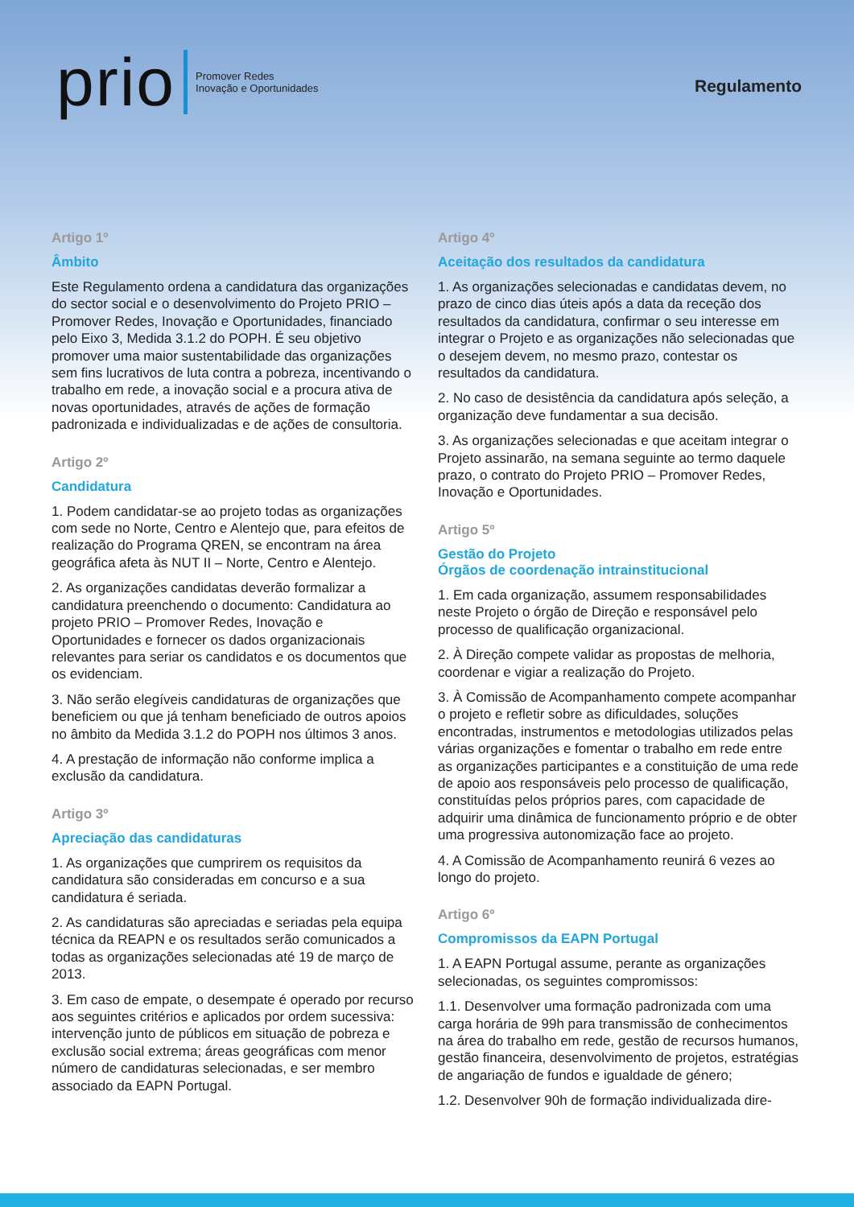prio Promover Redes
Inovação e Oportunidades
Regulamento
Artigo 1º
Âmbito
Este Regulamento ordena a candidatura das organizações do sector social e o desenvolvimento do Projeto PRIO – Promover Redes, Inovação e Oportunidades, financiado pelo Eixo 3, Medida 3.1.2 do POPH. É seu objetivo promover uma maior sustentabilidade das organizações sem fins lucrativos de luta contra a pobreza, incentivando o trabalho em rede, a inovação social e a procura ativa de novas oportunidades, através de ações de formação padronizada e individualizadas e de ações de consultoria.
Artigo 2º
Candidatura
1. Podem candidatar-se ao projeto todas as organizações com sede no Norte, Centro e Alentejo que, para efeitos de realização do Programa QREN, se encontram na área geográfica afeta às NUT II – Norte, Centro e Alentejo.
2. As organizações candidatas deverão formalizar a candidatura preenchendo o documento: Candidatura ao projeto PRIO – Promover Redes, Inovação e Oportunidades e fornecer os dados organizacionais relevantes para seriar os candidatos e os documentos que os evidenciam.
3. Não serão elegíveis candidaturas de organizações que beneficiem ou que já tenham beneficiado de outros apoios no âmbito da Medida 3.1.2 do POPH nos últimos 3 anos.
4. A prestação de informação não conforme implica a exclusão da candidatura.
Artigo 3º
Apreciação das candidaturas
1. As organizações que cumprirem os requisitos da candidatura são consideradas em concurso e a sua candidatura é seriada.
2. As candidaturas são apreciadas e seriadas pela equipa técnica da REAPN e os resultados serão comunicados a todas as organizações selecionadas até 19 de março de 2013.
3. Em caso de empate, o desempate é operado por recurso aos seguintes critérios e aplicados por ordem sucessiva: intervenção junto de públicos em situação de pobreza e exclusão social extrema; áreas geográficas com menor número de candidaturas selecionadas, e ser membro associado da EAPN Portugal.
Artigo 4º
Aceitação dos resultados da candidatura
1. As organizações selecionadas e candidatas devem, no prazo de cinco dias úteis após a data da receção dos resultados da candidatura, confirmar o seu interesse em integrar o Projeto e as organizações não selecionadas que o desejem devem, no mesmo prazo, contestar os resultados da candidatura.
2. No caso de desistência da candidatura após seleção, a organização deve fundamentar a sua decisão.
3. As organizações selecionadas e que aceitam integrar o Projeto assinarão, na semana seguinte ao termo daquele prazo, o contrato do Projeto PRIO – Promover Redes, Inovação e Oportunidades.
Artigo 5º
Gestão do Projeto
Órgãos de coordenação intrainstitucional
1. Em cada organização, assumem responsabilidades neste Projeto o órgão de Direção e responsável pelo processo de qualificação organizacional.
2. À Direção compete validar as propostas de melhoria, coordenar e vigiar a realização do Projeto.
3. À Comissão de Acompanhamento compete acompanhar o projeto e refletir sobre as dificuldades, soluções encontradas, instrumentos e metodologias utilizados pelas várias organizações e fomentar o trabalho em rede entre as organizações participantes e a constituição de uma rede de apoio aos responsáveis pelo processo de qualificação, constituídas pelos próprios pares, com capacidade de adquirir uma dinâmica de funcionamento próprio e de obter uma progressiva autonomização face ao projeto.
4. A Comissão de Acompanhamento reunirá 6 vezes ao longo do projeto.
Artigo 6º
Compromissos da EAPN Portugal
1. A EAPN Portugal assume, perante as organizações selecionadas, os seguintes compromissos:
1.1. Desenvolver uma formação padronizada com uma carga horária de 99h para transmissão de conhecimentos na área do trabalho em rede, gestão de recursos humanos, gestão financeira, desenvolvimento de projetos, estratégias de angariação de fundos e igualdade de género;
1.2. Desenvolver 90h de formação individualizada dire-